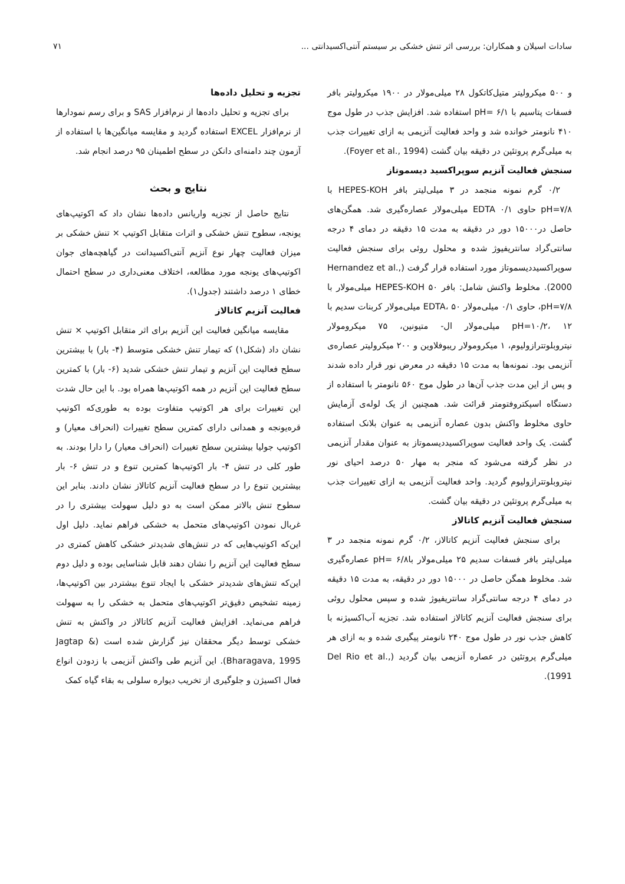سادات اسیلان و همکاران: بررسی اثر تنش خشکی بر سیستم آنتی‌اکسیدانتی ... ۷۱
و ۵۰۰ میکرولیتر متیل‌کاتکول ۲۸ میلی‌مولار در ۱۹۰۰ میکرولیتر بافر فسفات پتاسیم با pH= ۶/۱ استفاده شد. افزایش جذب در طول موج ۴۱۰ نانومتر خوانده شد و واحد فعالیت آنزیمی به ازای تغییرات جذب به میلی‌گرم پروتئین در دقیقه بیان گشت (Foyer et al., 1994).
سنجش فعالیت آنزیم سوپراکسید دیسموتاز
۰/۲ گرم نمونه منجمد در ۳ میلی‌لیتر بافر HEPES-KOH با pH=۷/۸ حاوی EDTA ۰/۱ میلی‌مولار عصاره‌گیری شد. همگن‌های حاصل در۱۵۰۰۰ دور در دقیقه به مدت ۱۵ دقیقه در دمای ۴ درجه سانتی‌گراد سانتریفیوژ شده و محلول روئی برای سنجش فعالیت سوپراکسیددیسموتاز مورد استفاده قرار گرفت (Hernandez et al., 2000). مخلوط واکنش شامل: بافر HEPES-KOH ۵۰ میلی‌مولار با pH=۷/۸، حاوی ۰/۱ میلی‌مولار EDTA، ۵۰ میلی‌مولار کربنات سدیم با pH=۱۰/۲، ۱۲ میلی‌مولار ال- متیونین، ۷۵ میکرومولار نیتروبلوتترازولیوم، ۱ میکرومولار ریبوفلاوین و ۲۰۰ میکرولیتر عصاره‌ی آنزیمی بود. نمونه‌ها به مدت ۱۵ دقیقه در معرض نور قرار داده شدند و پس از این مدت جذب آن‌ها در طول موج ۵۶۰ نانومتر با استفاده از دستگاه اسپکتروفتومتر قرائت شد. همچنین از یک لوله‌ی آزمایش حاوی مخلوط واکنش بدون عصاره آنزیمی به عنوان بلانک استفاده گشت. یک واحد فعالیت سوپراکسیددیسموتاز به عنوان مقدار آنزیمی در نظر گرفته می‌شود که منجر به مهار ۵۰ درصد احیای نور نیتروبلوتترازولیوم گردید. واحد فعالیت آنزیمی به ازای تغییرات جذب به میلی‌گرم پروتئین در دقیقه بیان گشت.
سنجش فعالیت آنزیم کاتالاز
برای سنجش فعالیت آنزیم کاتالاز، ۰/۲ گرم نمونه منجمد در ۳ میلی‌لیتر بافر فسفات سدیم ۲۵ میلی‌مولار باpH= ۶/۸ عصاره‌گیری شد. مخلوط همگن حاصل در ۱۵۰۰۰ دور در دقیقه، به مدت ۱۵ دقیقه در دمای ۴ درجه سانتی‌گراد سانتریفیوژ شده و سپس محلول روئی برای سنجش فعالیت آنزیم کاتالاز استفاده شد. تجزیه آب‌اکسیژنه با کاهش جذب نور در طول موج ۲۴۰ نانومتر پیگیری شده و به ازای هر میلی‌گرم پروتئین در عصاره آنزیمی بیان گردید (Del Rio et al., 1991).
تجزیه و تحلیل داده‌ها
برای تجزیه و تحلیل داده‌ها از نرم‌افزار SAS و برای رسم نمودارها از نرم‌افزار EXCEL استفاده گردید و مقایسه میانگین‌ها با استفاده از آزمون چند دامنه‌ای دانکن در سطح اطمینان ۹۵ درصد انجام شد.
نتایج و بحث
نتایج حاصل از تجزیه واریانس داده‌ها نشان داد که اکوتیپ‌های یونجه، سطوح تنش خشکی و اثرات متقابل اکوتیپ × تنش خشکی بر میزان فعالیت چهار نوع آنزیم آنتی‌اکسیدانت در گیاهچه‌های جوان اکوتیپ‌های یونجه مورد مطالعه، اختلاف معنی‌داری در سطح احتمال خطای ۱ درصد داشتند (جدول۱).
فعالیت آنزیم کاتالاز
مقایسه میانگین فعالیت این آنزیم برای اثر متقابل اکوتیپ × تنش نشان داد (شکل۱) که تیمار تنش خشکی متوسط (۴- بار) با بیشترین سطح فعالیت این آنزیم و تیمار تنش خشکی شدید (۶- بار) با کمترین سطح فعالیت این آنزیم در همه اکوتیپ‌ها همراه بود. با این حال شدت این تغییرات برای هر اکوتیپ متفاوت بوده به طوری‌که اکوتیپ قره‌یونجه و همدانی دارای کمترین سطح تغییرات (انحراف معیار) و اکوتیپ جولیا بیشترین سطح تغییرات (انحراف معیار) را دارا بودند. به طور کلی در تنش ۴- بار اکوتیپ‌ها کمترین تنوع و در تنش ۶- بار بیشترین تنوع را در سطح فعالیت آنزیم کاتالاز نشان دادند. بنابر این سطوح تنش بالاتر ممکن است به دو دلیل سهولت بیشتری را در غربال نمودن اکوتیپ‌های متحمل به خشکی فراهم نماید. دلیل اول این‌که اکوتیپ‌هایی که در تنش‌های شدیدتر خشکی کاهش کمتری در سطح فعالیت این آنزیم را نشان دهند قابل شناسایی بوده و دلیل دوم این‌که تنش‌های شدیدتر خشکی با ایجاد تنوع بیشتردر بین اکوتیپ‌ها، زمینه تشخیص دقیق‌تر اکوتیپ‌های متحمل به خشکی را به سهولت فراهم می‌نماید. افزایش فعالیت آنزیم کاتالاز در واکنش به تنش خشکی توسط دیگر محققان نیز گزارش شده است (Jagtap & Bharagava, 1995). این آنزیم طی واکنش آنزیمی با زدودن انواع فعال اکسیژن و جلوگیری از تخریب دیواره سلولی به بقاء گیاه کمک